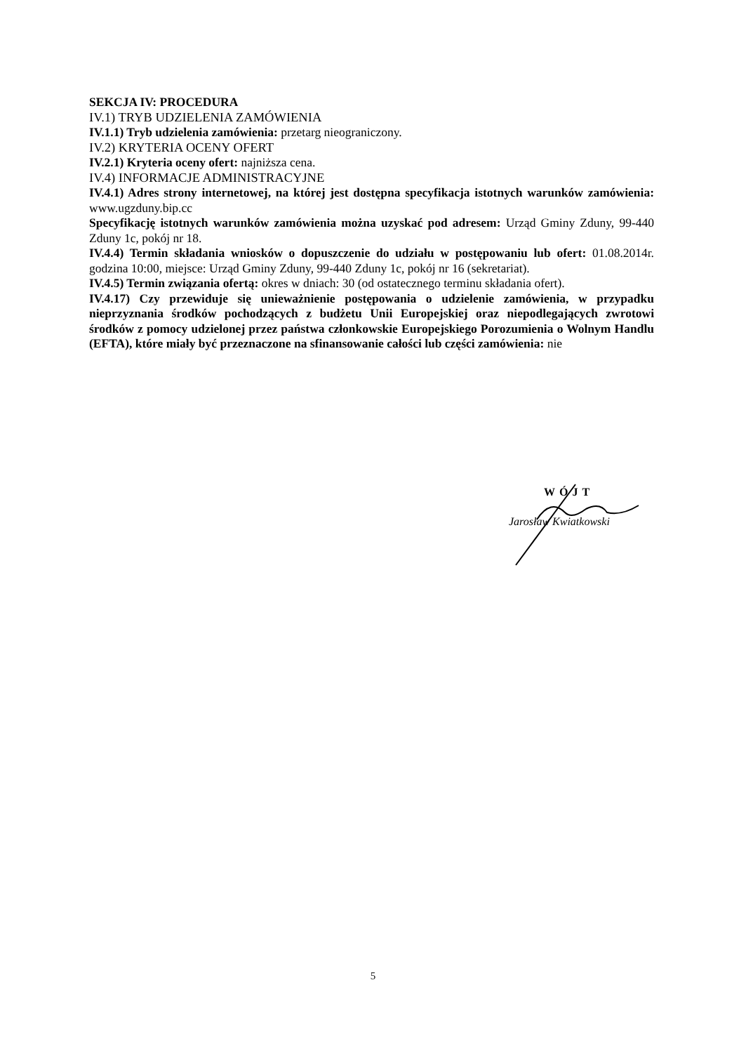SEKCJA IV: PROCEDURA
IV.1) TRYB UDZIELENIA ZAMÓWIENIA
IV.1.1) Tryb udzielenia zamówienia: przetarg nieograniczony.
IV.2) KRYTERIA OCENY OFERT
IV.2.1) Kryteria oceny ofert: najniższa cena.
IV.4) INFORMACJE ADMINISTRACYJNE
IV.4.1) Adres strony internetowej, na której jest dostępna specyfikacja istotnych warunków zamówienia: www.ugzduny.bip.cc
Specyfikację istotnych warunków zamówienia można uzyskać pod adresem: Urząd Gminy Zduny, 99-440 Zduny 1c, pokój nr 18.
IV.4.4) Termin składania wniosków o dopuszczenie do udziału w postępowaniu lub ofert: 01.08.2014r. godzina 10:00, miejsce: Urząd Gminy Zduny, 99-440 Zduny 1c, pokój nr 16 (sekretariat).
IV.4.5) Termin związania ofertą: okres w dniach: 30 (od ostatecznego terminu składania ofert).
IV.4.17) Czy przewiduje się unieważnienie postępowania o udzielenie zamówienia, w przypadku nieprzyznania środków pochodzących z budżetu Unii Europejskiej oraz niepodlegających zwrotowi środków z pomocy udzielonej przez państwa członkowskie Europejskiego Porozumienia o Wolnym Handlu (EFTA), które miały być przeznaczone na sfinansowanie całości lub części zamówienia: nie
WÓJT
Jarosław Kwiatkowski
5